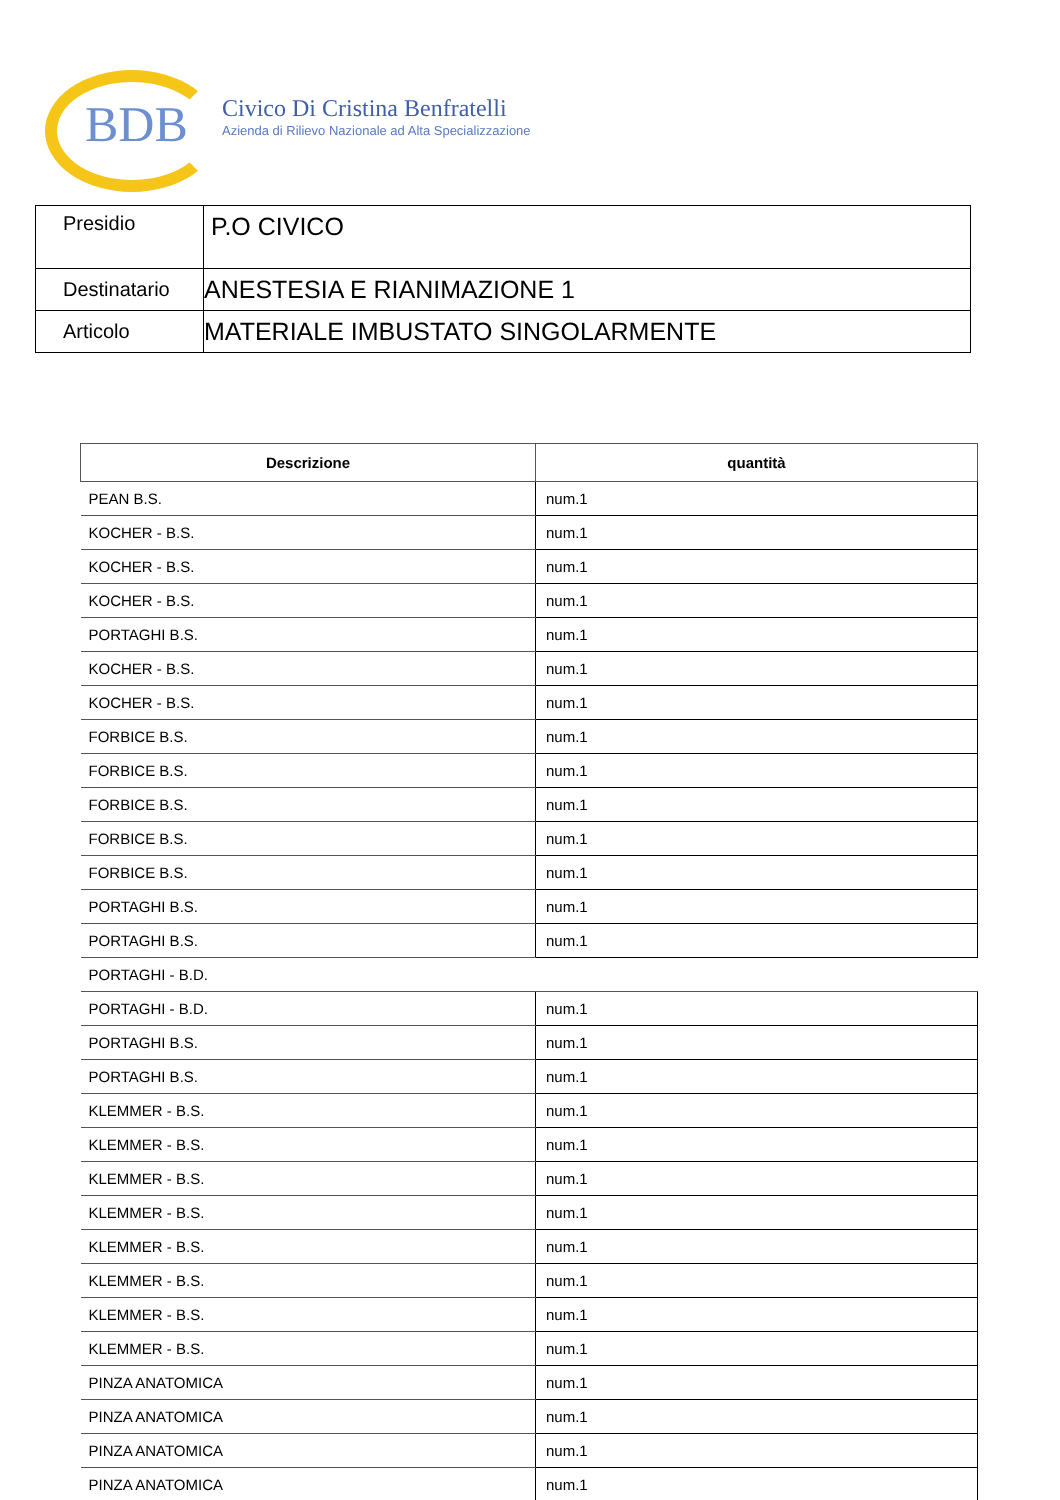BDB Civico Di Cristina Benfratelli
Azienda di Rilievo Nazionale ad Alta Specializzazione
| Presidio | P.O CIVICO |
| Destinatario | ANESTESIA E RIANIMAZIONE 1 |
| Articolo | MATERIALE IMBUSTATO SINGOLARMENTE |
| Descrizione | quantità |
| --- | --- |
| PEAN B.S. | num.1 |
| KOCHER - B.S. | num.1 |
| KOCHER - B.S. | num.1 |
| KOCHER - B.S. | num.1 |
| PORTAGHI B.S. | num.1 |
| KOCHER - B.S. | num.1 |
| KOCHER - B.S. | num.1 |
| FORBICE B.S. | num.1 |
| FORBICE B.S. | num.1 |
| FORBICE B.S. | num.1 |
| FORBICE B.S. | num.1 |
| FORBICE B.S. | num.1 |
| PORTAGHI B.S. | num.1 |
| PORTAGHI B.S. | num.1 |
| PORTAGHI - B.D. | |
| PORTAGHI - B.D. | num.1 |
| PORTAGHI B.S. | num.1 |
| PORTAGHI B.S. | num.1 |
| KLEMMER - B.S. | num.1 |
| KLEMMER - B.S. | num.1 |
| KLEMMER - B.S. | num.1 |
| KLEMMER - B.S. | num.1 |
| KLEMMER - B.S. | num.1 |
| KLEMMER - B.S. | num.1 |
| KLEMMER - B.S. | num.1 |
| KLEMMER - B.S. | num.1 |
| PINZA ANATOMICA | num.1 |
| PINZA ANATOMICA | num.1 |
| PINZA ANATOMICA | num.1 |
| PINZA ANATOMICA | num.1 |